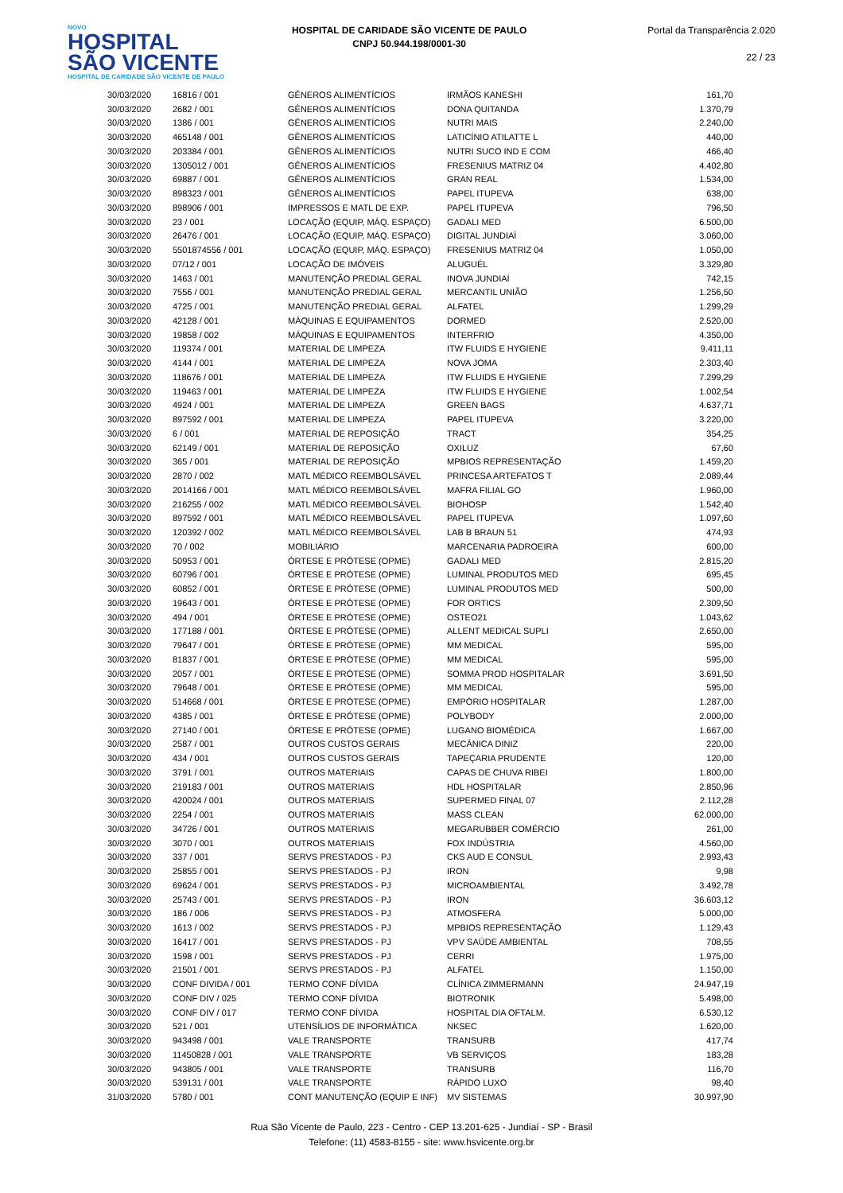NOVO
HOSPITAL
SÃO VICENTE
HOSPITAL DE CARIDADE SÃO VICENTE DE PAULO
HOSPITAL DE CARIDADE SÃO VICENTE DE PAULO
CNPJ 50.944.198/0001-30
Portal da Transparência 2.020
22 / 23
| 30/03/2020 | 16816 / 001 | GÊNEROS ALIMENTÍCIOS | IRMÃOS KANESHI | 161,70 |
| 30/03/2020 | 2682 / 001 | GÊNEROS ALIMENTÍCIOS | DONA QUITANDA | 1.370,79 |
| 30/03/2020 | 1386 / 001 | GÊNEROS ALIMENTÍCIOS | NUTRI MAIS | 2.240,00 |
| 30/03/2020 | 465148 / 001 | GÊNEROS ALIMENTÍCIOS | LATICÍNIO ATILATTE L | 440,00 |
| 30/03/2020 | 203384 / 001 | GÊNEROS ALIMENTÍCIOS | NUTRI SUCO IND E COM | 466,40 |
| 30/03/2020 | 1305012 / 001 | GÊNEROS ALIMENTÍCIOS | FRESENIUS MATRIZ 04 | 4.402,80 |
| 30/03/2020 | 69887 / 001 | GÊNEROS ALIMENTÍCIOS | GRAN REAL | 1.534,00 |
| 30/03/2020 | 898323 / 001 | GÊNEROS ALIMENTÍCIOS | PAPEL ITUPEVA | 638,00 |
| 30/03/2020 | 898906 / 001 | IMPRESSOS E MATL DE EXP. | PAPEL ITUPEVA | 796,50 |
| 30/03/2020 | 23 / 001 | LOCAÇÃO (EQUIP, MÁQ. ESPAÇO) | GADALI MED | 6.500,00 |
| 30/03/2020 | 26476 / 001 | LOCAÇÃO (EQUIP, MÁQ. ESPAÇO) | DIGITAL JUNDIAÍ | 3.060,00 |
| 30/03/2020 | 5501874556 / 001 | LOCAÇÃO (EQUIP, MÁQ. ESPAÇO) | FRESENIUS MATRIZ 04 | 1.050,00 |
| 30/03/2020 | 07/12 / 001 | LOCAÇÃO DE IMÓVEIS | ALUGUÉL | 3.329,80 |
| 30/03/2020 | 1463 / 001 | MANUTENÇÃO PREDIAL GERAL | INOVA JUNDIAÍ | 742,15 |
| 30/03/2020 | 7556 / 001 | MANUTENÇÃO PREDIAL GERAL | MERCANTIL UNIÃO | 1.256,50 |
| 30/03/2020 | 4725 / 001 | MANUTENÇÃO PREDIAL GERAL | ALFATEL | 1.299,29 |
| 30/03/2020 | 42128 / 001 | MÁQUINAS E EQUIPAMENTOS | DORMED | 2.520,00 |
| 30/03/2020 | 19858 / 002 | MÁQUINAS E EQUIPAMENTOS | INTERFRIO | 4.350,00 |
| 30/03/2020 | 119374 / 001 | MATERIAL DE LIMPEZA | ITW FLUIDS E HYGIENE | 9.411,11 |
| 30/03/2020 | 4144 / 001 | MATERIAL DE LIMPEZA | NOVA JOMA | 2.303,40 |
| 30/03/2020 | 118676 / 001 | MATERIAL DE LIMPEZA | ITW FLUIDS E HYGIENE | 7.299,29 |
| 30/03/2020 | 119463 / 001 | MATERIAL DE LIMPEZA | ITW FLUIDS E HYGIENE | 1.002,54 |
| 30/03/2020 | 4924 / 001 | MATERIAL DE LIMPEZA | GREEN BAGS | 4.637,71 |
| 30/03/2020 | 897592 / 001 | MATERIAL DE LIMPEZA | PAPEL ITUPEVA | 3.220,00 |
| 30/03/2020 | 6 / 001 | MATERIAL DE REPOSIÇÃO | TRACT | 354,25 |
| 30/03/2020 | 62149 / 001 | MATERIAL DE REPOSIÇÃO | OXILUZ | 67,60 |
| 30/03/2020 | 365 / 001 | MATERIAL DE REPOSIÇÃO | MPBIOS REPRESENTAÇÃO | 1.459,20 |
| 30/03/2020 | 2870 / 002 | MATL MÉDICO REEMBOLSÁVEL | PRINCESA ARTEFATOS T | 2.089,44 |
| 30/03/2020 | 2014166 / 001 | MATL MÉDICO REEMBOLSÁVEL | MAFRA FILIAL GO | 1.960,00 |
| 30/03/2020 | 216255 / 002 | MATL MÉDICO REEMBOLSÁVEL | BIOHOSP | 1.542,40 |
| 30/03/2020 | 897592 / 001 | MATL MÉDICO REEMBOLSÁVEL | PAPEL ITUPEVA | 1.097,60 |
| 30/03/2020 | 120392 / 002 | MATL MÉDICO REEMBOLSÁVEL | LAB B BRAUN 51 | 474,93 |
| 30/03/2020 | 70 / 002 | MOBILIÁRIO | MARCENARIA PADROEIRA | 600,00 |
| 30/03/2020 | 50953 / 001 | ÓRTESE E PRÓTESE (OPME) | GADALI MED | 2.815,20 |
| 30/03/2020 | 60796 / 001 | ÓRTESE E PRÓTESE (OPME) | LUMINAL PRODUTOS MED | 695,45 |
| 30/03/2020 | 60852 / 001 | ÓRTESE E PRÓTESE (OPME) | LUMINAL PRODUTOS MED | 500,00 |
| 30/03/2020 | 19643 / 001 | ÓRTESE E PRÓTESE (OPME) | FOR ORTICS | 2.309,50 |
| 30/03/2020 | 494 / 001 | ÓRTESE E PRÓTESE (OPME) | OSTEO21 | 1.043,62 |
| 30/03/2020 | 177188 / 001 | ÓRTESE E PRÓTESE (OPME) | ALLENT MEDICAL SUPLI | 2.650,00 |
| 30/03/2020 | 79647 / 001 | ÓRTESE E PRÓTESE (OPME) | MM MEDICAL | 595,00 |
| 30/03/2020 | 81837 / 001 | ÓRTESE E PRÓTESE (OPME) | MM MEDICAL | 595,00 |
| 30/03/2020 | 2057 / 001 | ÓRTESE E PRÓTESE (OPME) | SOMMA PROD HOSPITALAR | 3.691,50 |
| 30/03/2020 | 79648 / 001 | ÓRTESE E PRÓTESE (OPME) | MM MEDICAL | 595,00 |
| 30/03/2020 | 514668 / 001 | ÓRTESE E PRÓTESE (OPME) | EMPÓRIO HOSPITALAR | 1.287,00 |
| 30/03/2020 | 4385 / 001 | ÓRTESE E PRÓTESE (OPME) | POLYBODY | 2.000,00 |
| 30/03/2020 | 27140 / 001 | ÓRTESE E PRÓTESE (OPME) | LUGANO BIOMÉDICA | 1.667,00 |
| 30/03/2020 | 2587 / 001 | OUTROS CUSTOS GERAIS | MECÂNICA DINIZ | 220,00 |
| 30/03/2020 | 434 / 001 | OUTROS CUSTOS GERAIS | TAPEÇARIA PRUDENTE | 120,00 |
| 30/03/2020 | 3791 / 001 | OUTROS MATERIAIS | CAPAS DE CHUVA RIBEI | 1.800,00 |
| 30/03/2020 | 219183 / 001 | OUTROS MATERIAIS | HDL HOSPITALAR | 2.850,96 |
| 30/03/2020 | 420024 / 001 | OUTROS MATERIAIS | SUPERMED FINAL 07 | 2.112,28 |
| 30/03/2020 | 2254 / 001 | OUTROS MATERIAIS | MASS CLEAN | 62.000,00 |
| 30/03/2020 | 34726 / 001 | OUTROS MATERIAIS | MEGARUBBER COMÉRCIO | 261,00 |
| 30/03/2020 | 3070 / 001 | OUTROS MATERIAIS | FOX INDÚSTRIA | 4.560,00 |
| 30/03/2020 | 337 / 001 | SERVS PRESTADOS - PJ | CKS AUD E CONSUL | 2.993,43 |
| 30/03/2020 | 25855 / 001 | SERVS PRESTADOS - PJ | IRON | 9,98 |
| 30/03/2020 | 69624 / 001 | SERVS PRESTADOS - PJ | MICROAMBIENTAL | 3.492,78 |
| 30/03/2020 | 25743 / 001 | SERVS PRESTADOS - PJ | IRON | 36.603,12 |
| 30/03/2020 | 186 / 006 | SERVS PRESTADOS - PJ | ATMOSFERA | 5.000,00 |
| 30/03/2020 | 1613 / 002 | SERVS PRESTADOS - PJ | MPBIOS REPRESENTAÇÃO | 1.129,43 |
| 30/03/2020 | 16417 / 001 | SERVS PRESTADOS - PJ | VPV SAÚDE AMBIENTAL | 708,55 |
| 30/03/2020 | 1598 / 001 | SERVS PRESTADOS - PJ | CERRI | 1.975,00 |
| 30/03/2020 | 21501 / 001 | SERVS PRESTADOS - PJ | ALFATEL | 1.150,00 |
| 30/03/2020 | CONF DIVIDA / 001 | TERMO CONF DÍVIDA | CLÍNICA ZIMMERMANN | 24.947,19 |
| 30/03/2020 | CONF DIV / 025 | TERMO CONF DÍVIDA | BIOTRONIK | 5.498,00 |
| 30/03/2020 | CONF DIV / 017 | TERMO CONF DÍVIDA | HOSPITAL DIA OFTALM. | 6.530,12 |
| 30/03/2020 | 521 / 001 | UTENSÍLIOS DE INFORMÁTICA | NKSEC | 1.620,00 |
| 30/03/2020 | 943498 / 001 | VALE TRANSPORTE | TRANSURB | 417,74 |
| 30/03/2020 | 11450828 / 001 | VALE TRANSPORTE | VB SERVIÇOS | 183,28 |
| 30/03/2020 | 943805 / 001 | VALE TRANSPORTE | TRANSURB | 116,70 |
| 30/03/2020 | 539131 / 001 | VALE TRANSPORTE | RÁPIDO LUXO | 98,40 |
| 31/03/2020 | 5780 / 001 | CONT MANUTENÇÃO (EQUIP E INF) | MV SISTEMAS | 30.997,90 |
Rua São Vicente de Paulo, 223 - Centro - CEP 13.201-625 - Jundiaí - SP - Brasil
Telefone: (11) 4583-8155 - site: www.hsvicente.org.br